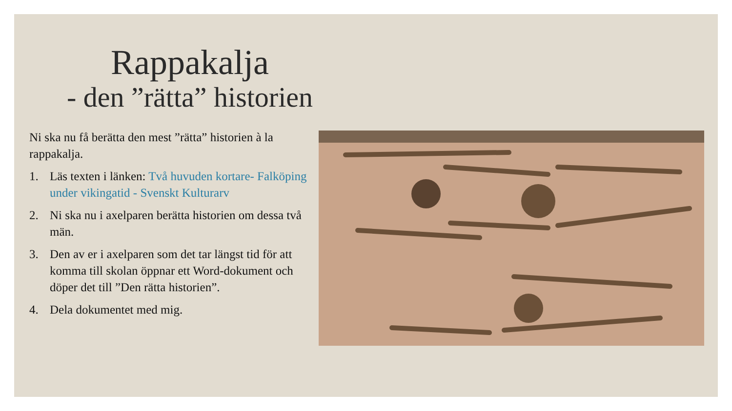Rappakalja
- den ”rätta” historien
Ni ska nu få berätta den mest ”rätta” historien à la rappakalja.
1. Läs texten i länken: Två huvuden kortare- Falköping under vikingatid - Svenskt Kulturarv
2. Ni ska nu i axelparen berätta historien om dessa två män.
3. Den av er i axelparen som det tar längst tid för att komma till skolan öppnar ett Word-dokument och döper det till ”Den rätta historien”.
4. Dela dokumentet med mig.